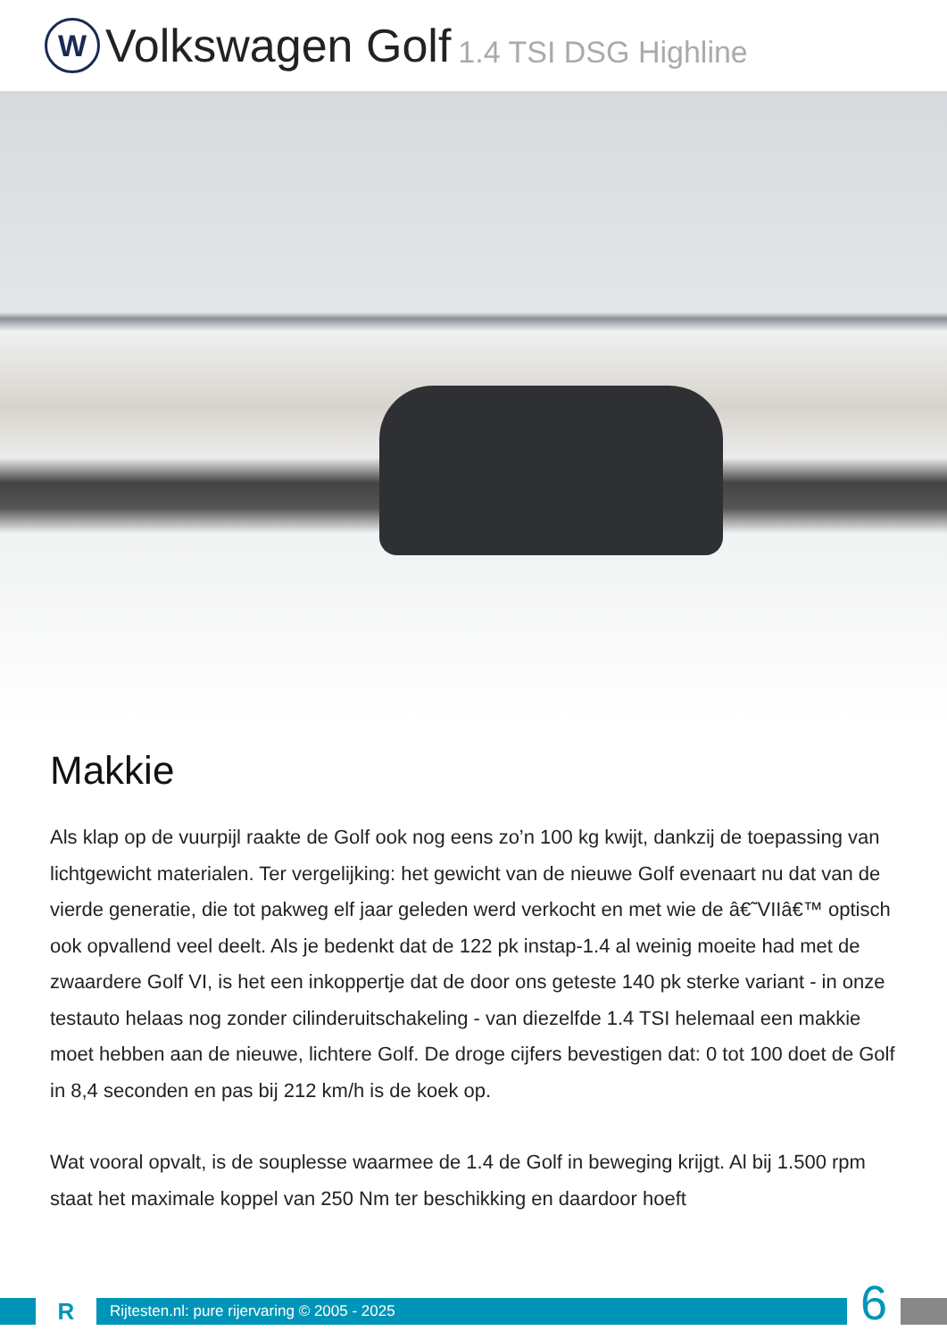W
Volkswagen Golf 1.4 TSI DSG Highline
Makkie
Als klap op de vuurpijl raakte de Golf ook nog eens zo’n 100 kg kwijt, dankzij de toepassing van lichtgewicht materialen. Ter vergelijking: het gewicht van de nieuwe Golf evenaart nu dat van de vierde generatie, die tot pakweg elf jaar geleden werd verkocht en met wie de â€˜VIIâ€™ optisch ook opvallend veel deelt. Als je bedenkt dat de 122 pk instap-1.4 al weinig moeite had met de zwaardere Golf VI, is het een inkoppertje dat de door ons geteste 140 pk sterke variant - in onze testauto helaas nog zonder cilinderuitschakeling - van diezelfde 1.4 TSI helemaal een makkie moet hebben aan de nieuwe, lichtere Golf. De droge cijfers bevestigen dat: 0 tot 100 doet de Golf in 8,4 seconden en pas bij 212 km/h is de koek op.
Wat vooral opvalt, is de souplesse waarmee de 1.4 de Golf in beweging krijgt. Al bij 1.500 rpm staat het maximale koppel van 250 Nm ter beschikking en daardoor hoeft
R
Rijtesten.nl: pure rijervaring © 2005 - 2025
6